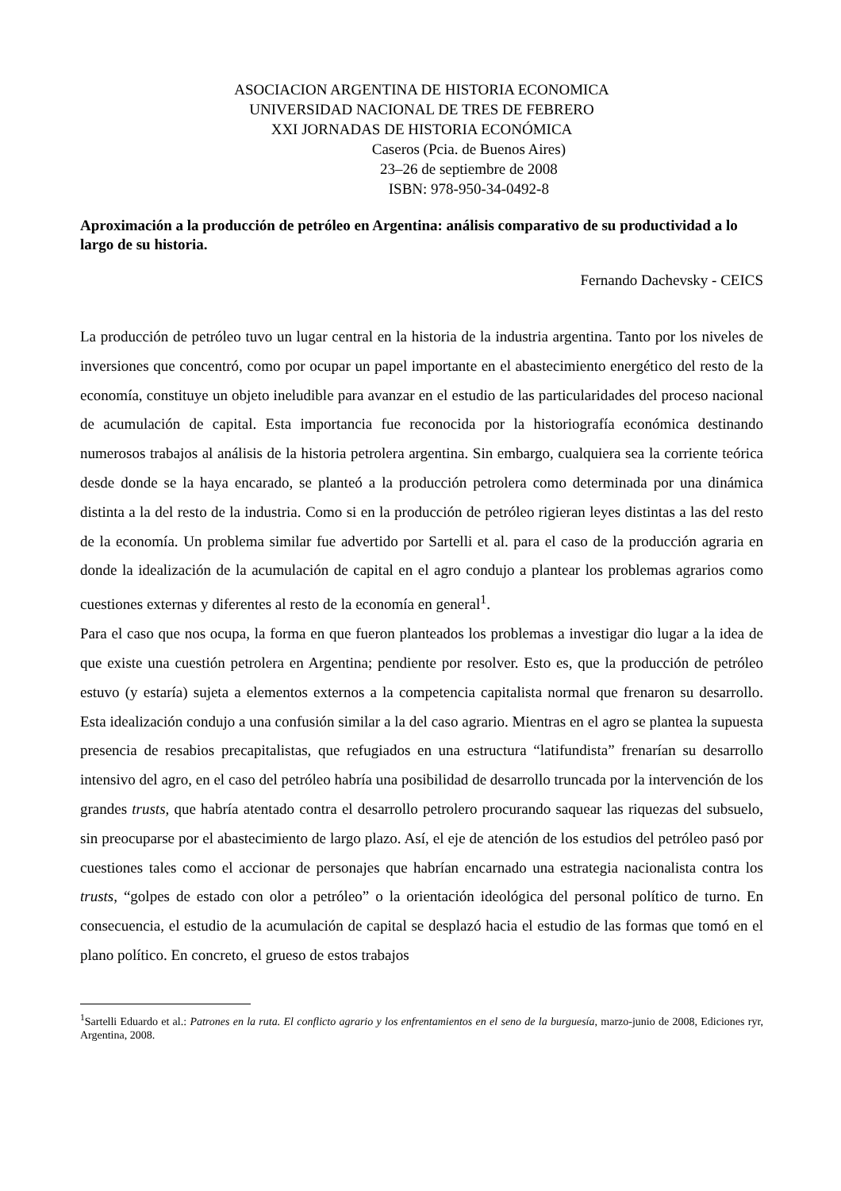ASOCIACION ARGENTINA DE HISTORIA ECONOMICA
UNIVERSIDAD NACIONAL DE TRES DE FEBRERO
XXI JORNADAS DE HISTORIA ECONÓMICA
Caseros (Pcia. de Buenos Aires)
23–26 de septiembre de 2008
ISBN: 978-950-34-0492-8
Aproximación a la producción de petróleo en Argentina: análisis comparativo de su productividad a lo largo de su historia.
Fernando Dachevsky - CEICS
La producción de petróleo tuvo un lugar central en la historia de la industria argentina. Tanto por los niveles de inversiones que concentró, como por ocupar un papel importante en el abastecimiento energético del resto de la economía, constituye un objeto ineludible para avanzar en el estudio de las particularidades del proceso nacional de acumulación de capital. Esta importancia fue reconocida por la historiografía económica destinando numerosos trabajos al análisis de la historia petrolera argentina. Sin embargo, cualquiera sea la corriente teórica desde donde se la haya encarado, se planteó a la producción petrolera como determinada por una dinámica distinta a la del resto de la industria. Como si en la producción de petróleo rigieran leyes distintas a las del resto de la economía. Un problema similar fue advertido por Sartelli et al. para el caso de la producción agraria en donde la idealización de la acumulación de capital en el agro condujo a plantear los problemas agrarios como cuestiones externas y diferentes al resto de la economía en general<sup>1</sup>.
Para el caso que nos ocupa, la forma en que fueron planteados los problemas a investigar dio lugar a la idea de que existe una cuestión petrolera en Argentina; pendiente por resolver. Esto es, que la producción de petróleo estuvo (y estaría) sujeta a elementos externos a la competencia capitalista normal que frenaron su desarrollo. Esta idealización condujo a una confusión similar a la del caso agrario. Mientras en el agro se plantea la supuesta presencia de resabios precapitalistas, que refugiados en una estructura “latifundista” frenarían su desarrollo intensivo del agro, en el caso del petróleo habría una posibilidad de desarrollo truncada por la intervención de los grandes trusts, que habría atentado contra el desarrollo petrolero procurando saquear las riquezas del subsuelo, sin preocuparse por el abastecimiento de largo plazo. Así, el eje de atención de los estudios del petróleo pasó por cuestiones tales como el accionar de personajes que habrían encarnado una estrategia nacionalista contra los trusts, “golpes de estado con olor a petróleo” o la orientación ideológica del personal político de turno. En consecuencia, el estudio de la acumulación de capital se desplazó hacia el estudio de las formas que tomó en el plano político. En concreto, el grueso de estos trabajos
<sup>1</sup> Sartelli Eduardo et al.: Patrones en la ruta. El conflicto agrario y los enfrentamientos en el seno de la burguesía, marzo-junio de 2008, Ediciones ryr, Argentina, 2008.